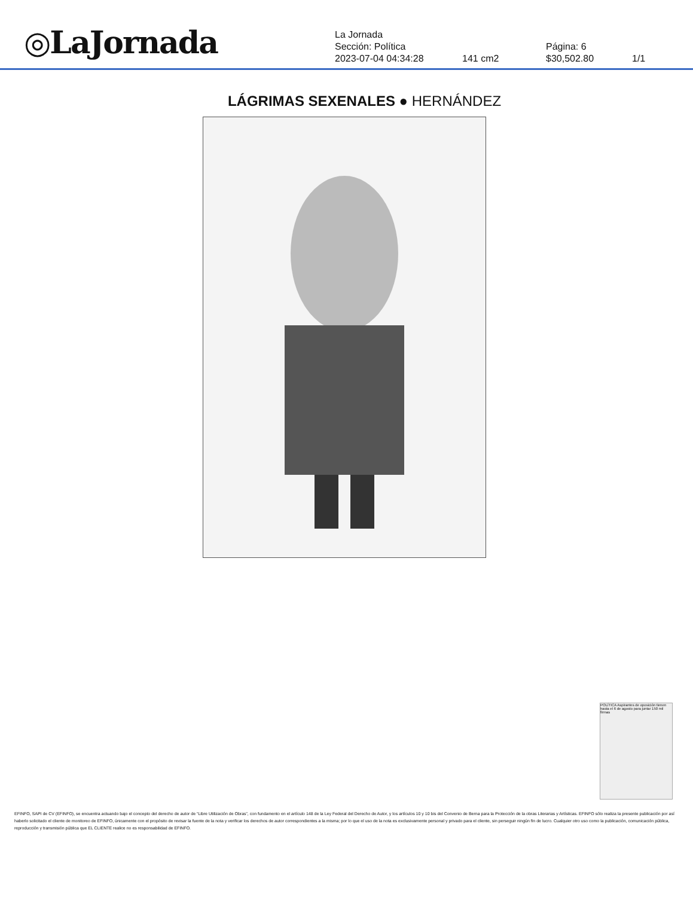◎LaJornada
La Jornada
Sección: Política Página: 6
2023-07-04 04:34:28 141 cm2 $30,502.80 1/1
LÁGRIMAS SEXENALES ● HERNÁNDEZ
POLÍTICA Aspirantes de oposición tienen hasta el 6 de agosto para juntar 150 mil firmas
EFINFO, SAPI de CV (EFINFO), se encuentra actuando bajo el concepto del derecho de autor de “Libre Utilización de Obras”, con fundamento en el artículo 148 de la Ley Federal del Derecho de Autor, y los artículos 10 y 10 bis del Convenio de Berna para la Protección de la obras Literarias y Artísticas. EFINFO sólo realiza la presente publicación por así haberlo solicitado el cliente de monitoreo de EFINFO, únicamente con el propósito de revisar la fuente de la nota y verificar los derechos de autor correspondientes a la misma; por lo que el uso de la nota es exclusivamente personal y privado para el cliente, sin perseguir ningún fin de lucro. Cualquier otro uso como la publicación, comunicación pública, reproducción y transmisión pública que EL CLIENTE realice no es responsabilidad de EFINFO.